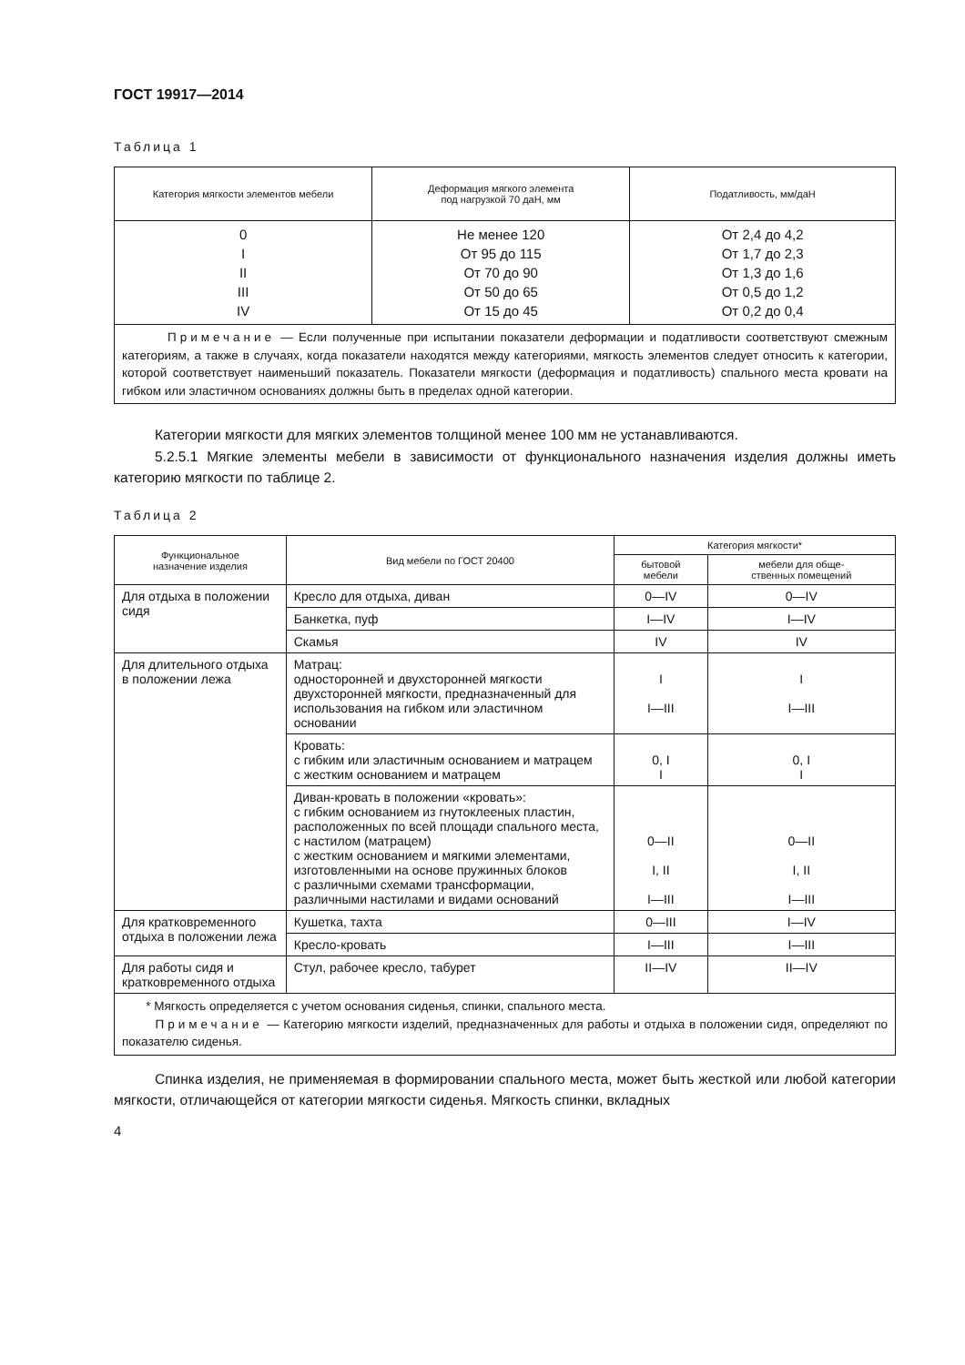ГОСТ 19917—2014
Таблица 1
| Категория мягкости элементов мебели | Деформация мягкого элемента под нагрузкой 70 даН, мм | Податливость, мм/даН |
| --- | --- | --- |
| 0 I II III IV | Не менее 120 От 95 до 115 От 70 до 90 От 50 до 65 От 15 до 45 | От 2,4 до 4,2 От 1,7 до 2,3 От 1,3 до 1,6 От 0,5 до 1,2 От 0,2 до 0,4 |
| Примечание — Если полученные при испытании показатели деформации и податливости соответствуют смежным категориям, а также в случаях, когда показатели находятся между категориями, мягкость элементов следует относить к категории, которой соответствует наименьший показатель. Показатели мягкости (деформация и податливость) спального места кровати на гибком или эластичном основаниях должны быть в пределах одной категории. | | |
Категории мягкости для мягких элементов толщиной менее 100 мм не устанавливаются.
5.2.5.1 Мягкие элементы мебели в зависимости от функционального назначения изделия должны иметь категорию мягкости по таблице 2.
Таблица 2
| Функциональное назначение изделия | Вид мебели по ГОСТ 20400 | Категория мягкости* | |
| --- | --- | --- | --- |
| | | бытовой мебели | мебели для обще- ственных помещений |
| Для отдыха в положении сидя | Кресло для отдыха, диван | 0—IV | 0—IV |
| | Банкетка, пуф | I—IV | I—IV |
| | Скамья | IV | IV |
| Для длительного отдыха в положении лежа | Матрац: односторонней и двухсторонней мягкости двухсторонней мягкости, предназначенный для использования на гибком или эластичном основании | I I—III | I I—III |
| | Кровать: с гибким или эластичным основанием и матрацем с жестким основанием и матрацем | 0, I I | 0, I I |
| | Диван-кровать в положении «кровать»: с гибким основанием из гнутоклееных пластин, расположенных по всей площади спального места, с настилом (матрацем) с жестким основанием и мягкими элементами, изготовленными на основе пружинных блоков с различными схемами трансформации, различными настилами и видами оснований | 0—II I, II I—III | 0—II I, II I—III |
| Для кратковременного отдыха в положении лежа | Кушетка, тахта | 0—III | I—IV |
| | Кресло-кровать | I—III | I—III |
| Для работы сидя и кратковременного отдыха | Стул, рабочее кресло, табурет | II—IV | II—IV |
| * Мягкость определяется с учетом основания сиденья, спинки, спального места. Примечание — Категорию мягкости изделий, предназначенных для работы и отдыха в положении сидя, определяют по показателю сиденья. | | | |
Спинка изделия, не применяемая в формировании спального места, может быть жесткой или любой категории мягкости, отличающейся от категории мягкости сиденья. Мягкость спинки, вкладных
4